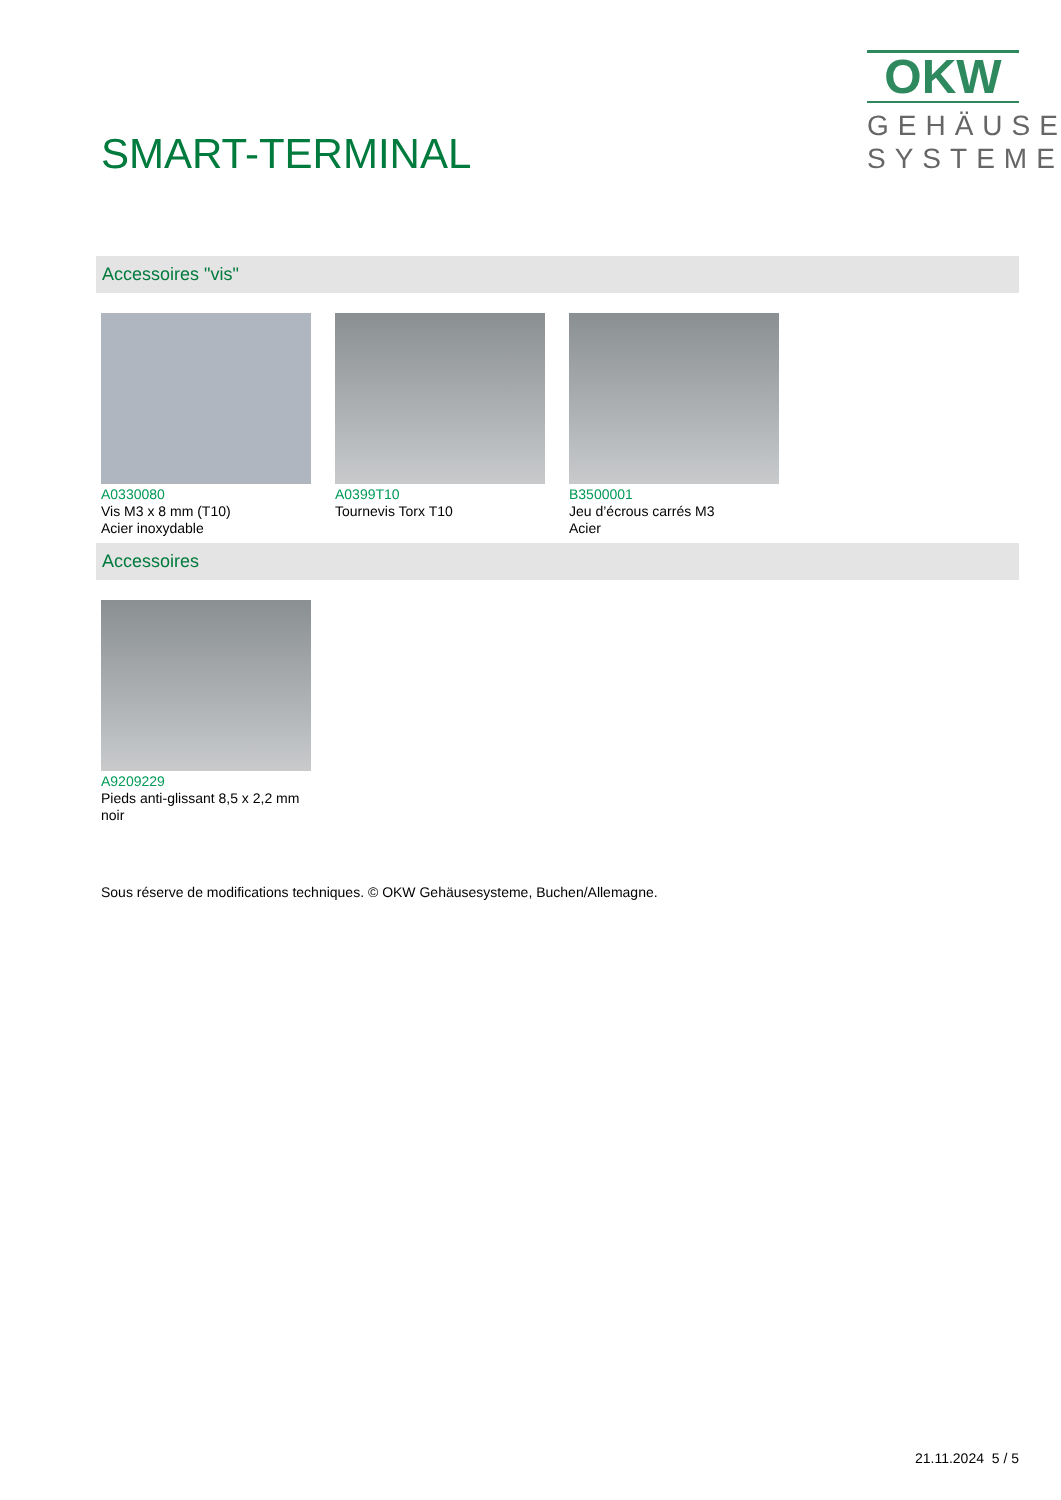SMART-TERMINAL
OKW
GEHÄUSE
SYSTEME
Accessoires "vis"
A0330080
Vis M3 x 8 mm (T10)
Acier inoxydable
A0399T10
Tournevis Torx T10
B3500001
Jeu d’écrous carrés M3
Acier
Accessoires
A9209229
Pieds anti-glissant 8,5 x 2,2 mm
noir
Sous réserve de modifications techniques. © OKW Gehäusesysteme, Buchen/Allemagne.
21.11.2024 5 / 5